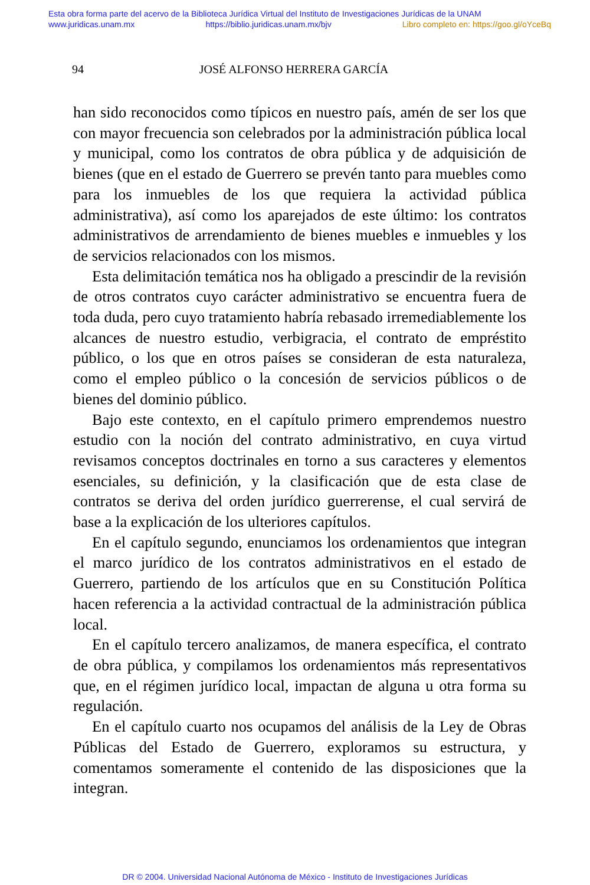Esta obra forma parte del acervo de la Biblioteca Jurídica Virtual del Instituto de Investigaciones Jurídicas de la UNAM
www.juridicas.unam.mx https://biblio.juridicas.unam.mx/bjv Libro completo en: https://goo.gl/oYceBq
94 JOSÉ ALFONSO HERRERA GARCÍA
han sido reconocidos como típicos en nuestro país, amén de ser los que con mayor frecuencia son celebrados por la administración pública local y municipal, como los contratos de obra pública y de adquisición de bienes (que en el estado de Guerrero se prevén tanto para muebles como para los inmuebles de los que requiera la actividad pública administrativa), así como los aparejados de este último: los contratos administrativos de arrendamiento de bienes muebles e inmuebles y los de servicios relacionados con los mismos.
Esta delimitación temática nos ha obligado a prescindir de la revisión de otros contratos cuyo carácter administrativo se encuentra fuera de toda duda, pero cuyo tratamiento habría rebasado irremediablemente los alcances de nuestro estudio, verbigracia, el contrato de empréstito público, o los que en otros países se consideran de esta naturaleza, como el empleo público o la concesión de servicios públicos o de bienes del dominio público.
Bajo este contexto, en el capítulo primero emprendemos nuestro estudio con la noción del contrato administrativo, en cuya virtud revisamos conceptos doctrinales en torno a sus caracteres y elementos esenciales, su definición, y la clasificación que de esta clase de contratos se deriva del orden jurídico guerrerense, el cual servirá de base a la explicación de los ulteriores capítulos.
En el capítulo segundo, enunciamos los ordenamientos que integran el marco jurídico de los contratos administrativos en el estado de Guerrero, partiendo de los artículos que en su Constitución Política hacen referencia a la actividad contractual de la administración pública local.
En el capítulo tercero analizamos, de manera específica, el contrato de obra pública, y compilamos los ordenamientos más representativos que, en el régimen jurídico local, impactan de alguna u otra forma su regulación.
En el capítulo cuarto nos ocupamos del análisis de la Ley de Obras Públicas del Estado de Guerrero, exploramos su estructura, y comentamos someramente el contenido de las disposiciones que la integran.
DR © 2004. Universidad Nacional Autónoma de México - Instituto de Investigaciones Jurídicas